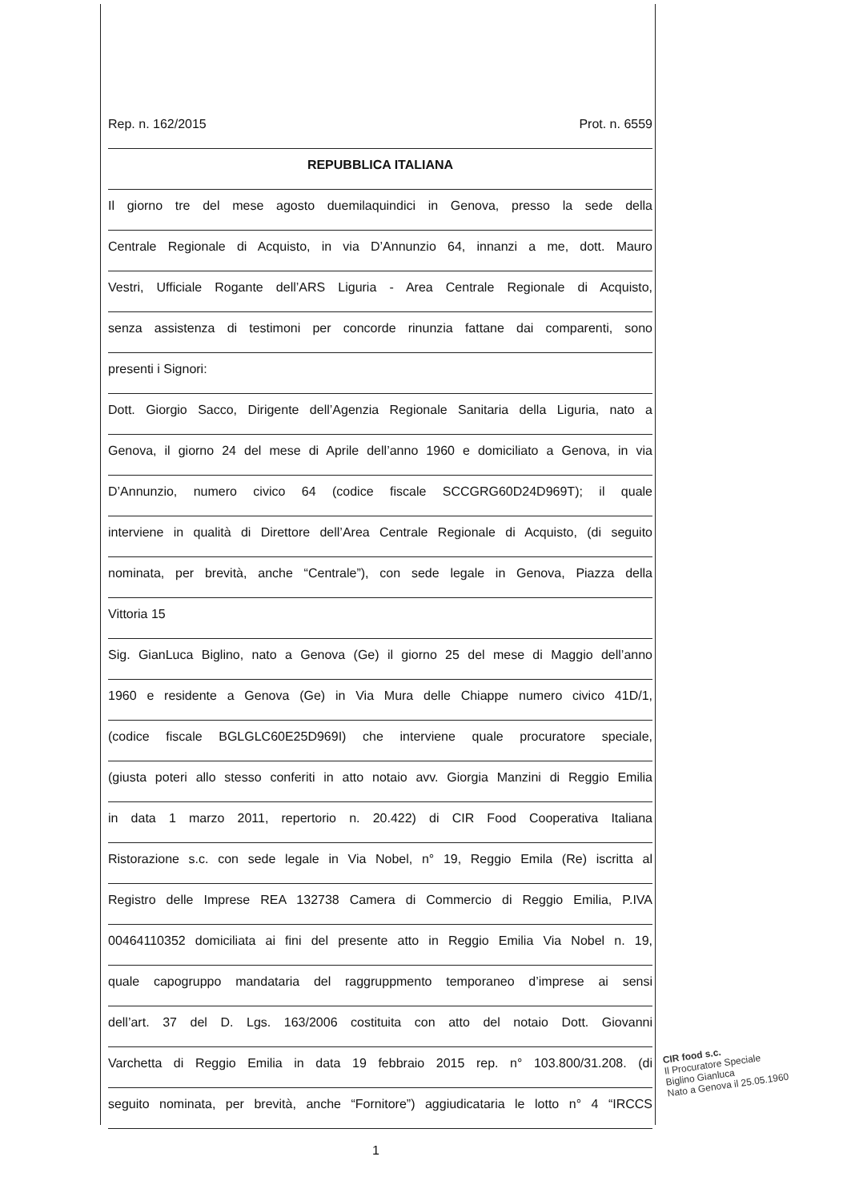Rep. n. 162/2015 Prot. n. 6559
REPUBBLICA ITALIANA
Il giorno tre del mese agosto duemilaquindici in Genova, presso la sede della
Centrale Regionale di Acquisto, in via D’Annunzio 64, innanzi a me, dott. Mauro
Vestri, Ufficiale Rogante dell’ARS Liguria - Area Centrale Regionale di Acquisto,
senza assistenza di testimoni per concorde rinunzia fattane dai comparenti, sono
presenti i Signori:
Dott. Giorgio Sacco, Dirigente dell’Agenzia Regionale Sanitaria della Liguria, nato a
Genova, il giorno 24 del mese di Aprile dell’anno 1960 e domiciliato a Genova, in via
D’Annunzio, numero civico 64 (codice fiscale SCCGRG60D24D969T); il quale
interviene in qualità di Direttore dell’Area Centrale Regionale di Acquisto, (di seguito
nominata, per brevità, anche “Centrale”), con sede legale in Genova, Piazza della
Vittoria 15
Sig. GianLuca Biglino, nato a Genova (Ge) il giorno 25 del mese di Maggio dell’anno
1960 e residente a Genova (Ge) in Via Mura delle Chiappe numero civico 41D/1,
(codice fiscale BGLGLC60E25D969I) che interviene quale procuratore speciale,
(giusta poteri allo stesso conferiti in atto notaio avv. Giorgia Manzini di Reggio Emilia
in data 1 marzo 2011, repertorio n. 20.422) di CIR Food Cooperativa Italiana
Ristorazione s.c. con sede legale in Via Nobel, n° 19, Reggio Emila (Re) iscritta al
Registro delle Imprese REA 132738 Camera di Commercio di Reggio Emilia, P.IVA
00464110352 domiciliata ai fini del presente atto in Reggio Emilia Via Nobel n. 19,
quale capogruppo mandataria del raggruppmento temporaneo d’imprese ai sensi
dell’art. 37 del D. Lgs. 163/2006 costituita con atto del notaio Dott. Giovanni
Varchetta di Reggio Emilia in data 19 febbraio 2015 rep. n° 103.800/31.208. (di
seguito nominata, per brevità, anche “Fornitore”) aggiudicataria le lotto n° 4 “IRCCS
CIR food s.c.
Il Procuratore Speciale
Biglino Gianluca
Nato a Genova il 25.05.1960
1